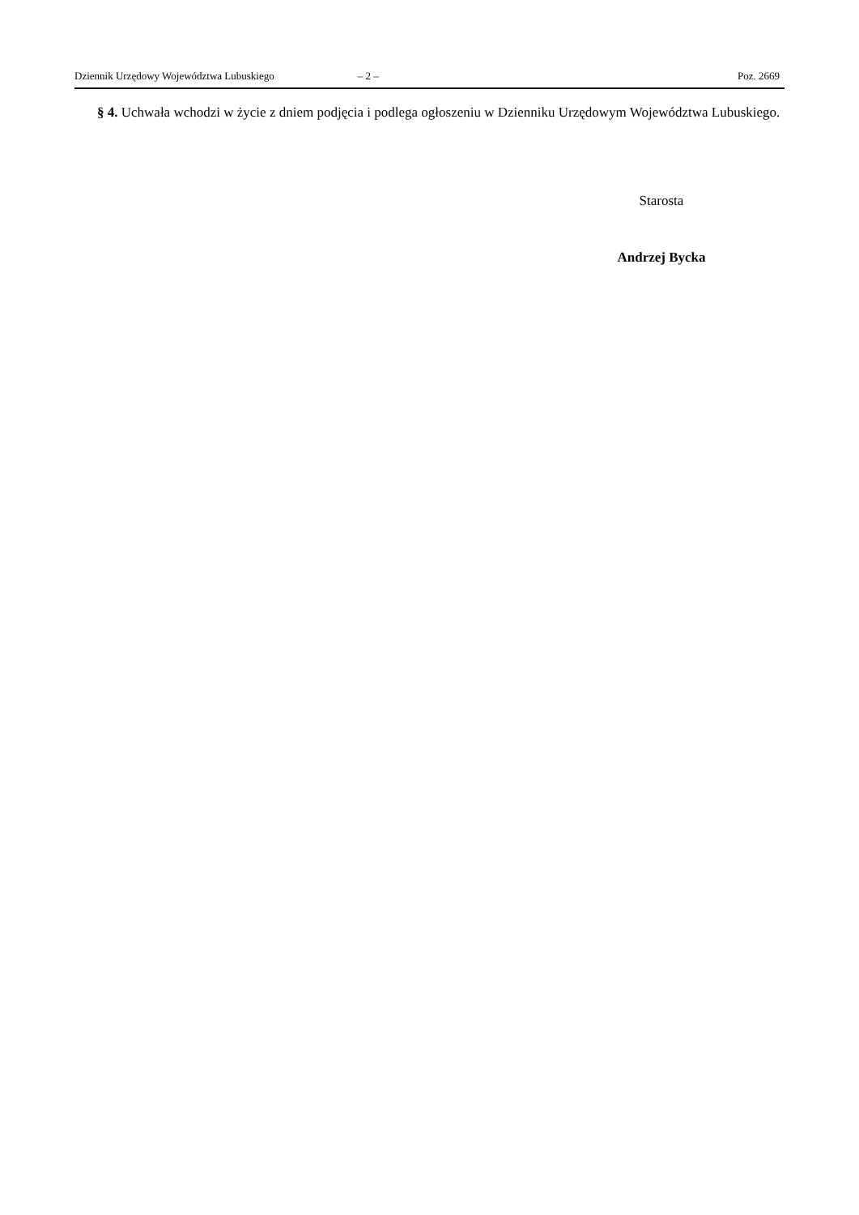Dziennik Urzędowy Województwa Lubuskiego – 2 – Poz. 2669
§ 4. Uchwała wchodzi w życie z dniem podjęcia i podlega ogłoszeniu w Dzienniku Urzędowym Województwa Lubuskiego.
Starosta
Andrzej Bycka